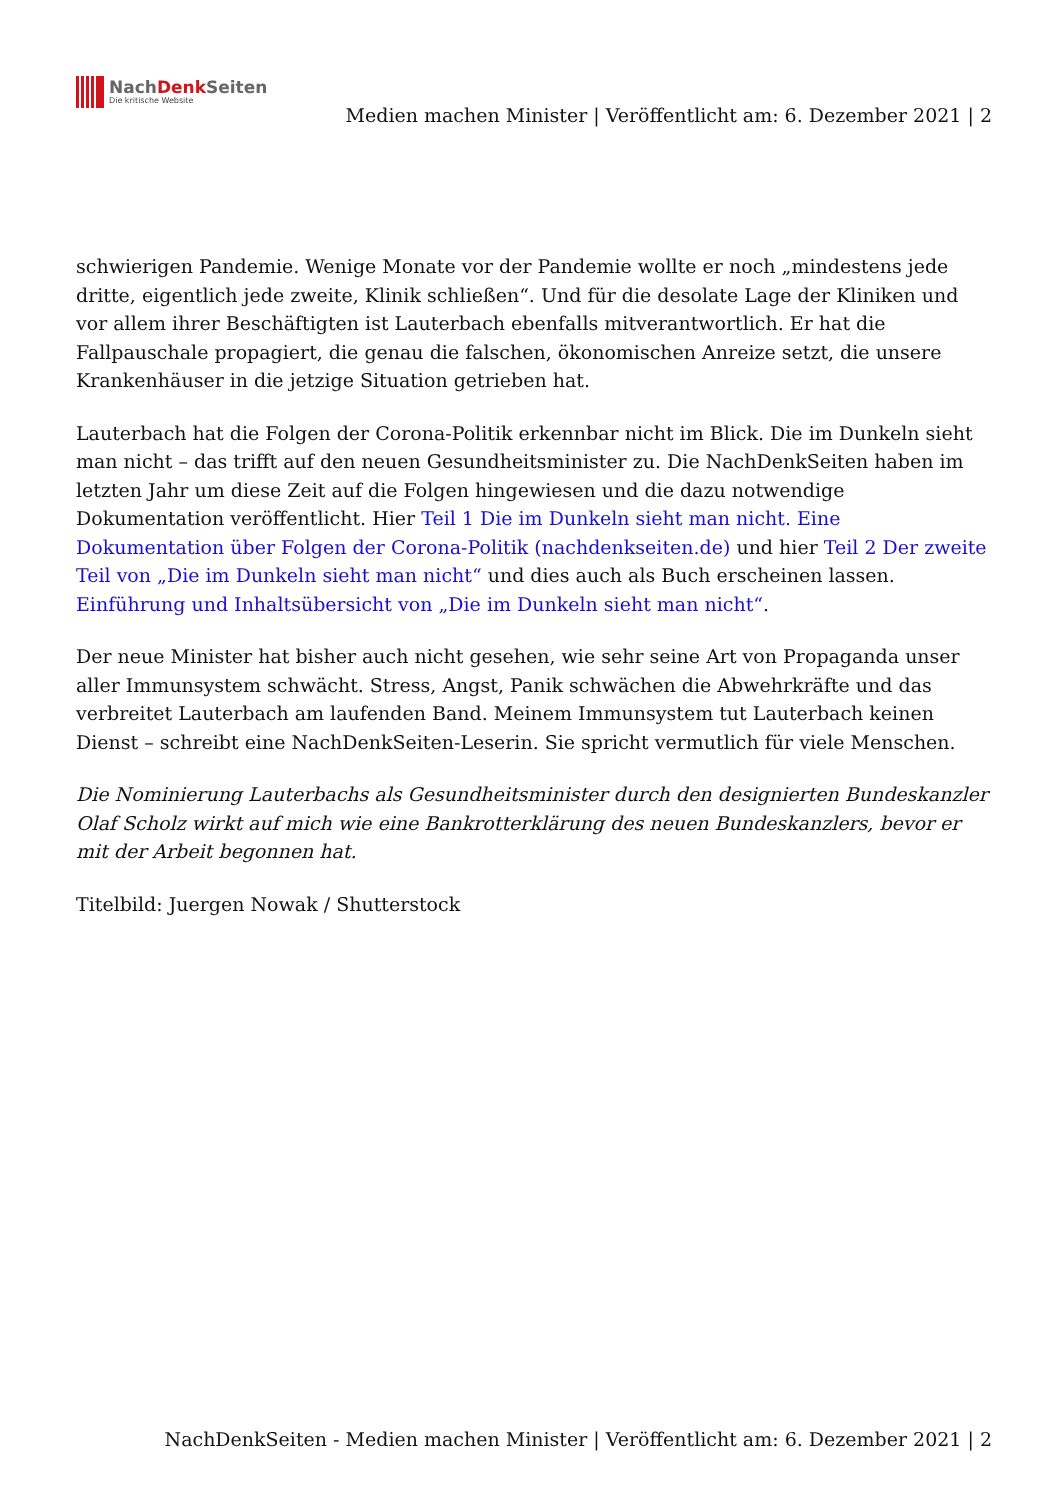NachDenk Seiten
Die kritische Website
Medien machen Minister | Veröffentlicht am: 6. Dezember 2021 | 2
schwierigen Pandemie. Wenige Monate vor der Pandemie wollte er noch „mindestens jede dritte, eigentlich jede zweite, Klinik schließen“. Und für die desolate Lage der Kliniken und vor allem ihrer Beschäftigten ist Lauterbach ebenfalls mitverantwortlich. Er hat die Fallpauschale propagiert, die genau die falschen, ökonomischen Anreize setzt, die unsere Krankenhäuser in die jetzige Situation getrieben hat.
Lauterbach hat die Folgen der Corona-Politik erkennbar nicht im Blick. Die im Dunkeln sieht man nicht – das trifft auf den neuen Gesundheitsminister zu. Die NachDenkSeiten haben im letzten Jahr um diese Zeit auf die Folgen hingewiesen und die dazu notwendige Dokumentation veröffentlicht. Hier Teil 1 Die im Dunkeln sieht man nicht. Eine Dokumentation über Folgen der Corona-Politik (nachdenkseiten.de) und hier Teil 2 Der zweite Teil von „Die im Dunkeln sieht man nicht“ und dies auch als Buch erscheinen lassen. Einführung und Inhaltsübersicht von „Die im Dunkeln sieht man nicht“.
Der neue Minister hat bisher auch nicht gesehen, wie sehr seine Art von Propaganda unser aller Immunsystem schwächt. Stress, Angst, Panik schwächen die Abwehrkräfte und das verbreitet Lauterbach am laufenden Band. Meinem Immunsystem tut Lauterbach keinen Dienst – schreibt eine NachDenkSeiten-Leserin. Sie spricht vermutlich für viele Menschen.
Die Nominierung Lauterbachs als Gesundheitsminister durch den designierten Bundeskanzler Olaf Scholz wirkt auf mich wie eine Bankrotterklärung des neuen Bundeskanzlers, bevor er mit der Arbeit begonnen hat.
Titelbild: Juergen Nowak / Shutterstock
NachDenkSeiten - Medien machen Minister | Veröffentlicht am: 6. Dezember 2021 | 2